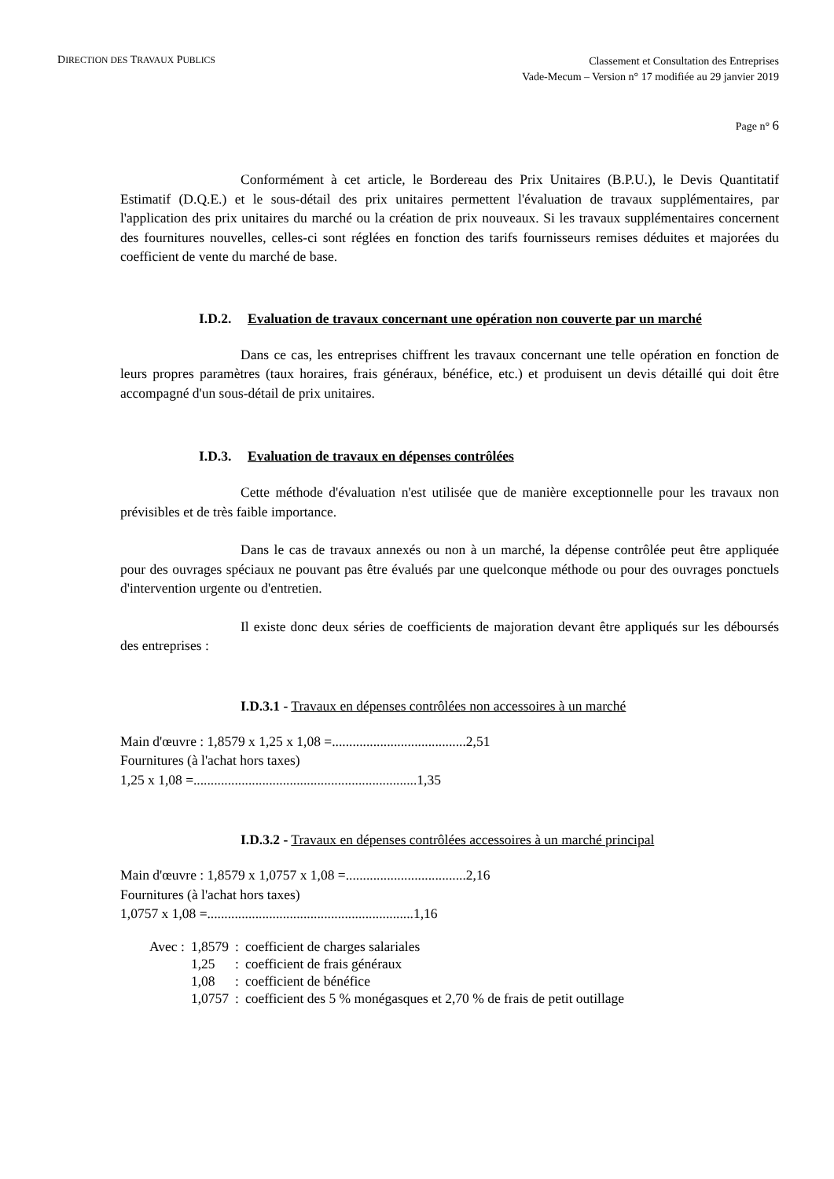DIRECTION DES TRAVAUX PUBLICS
Classement et Consultation des Entreprises
Vade-Mecum – Version n° 17 modifiée au 29 janvier 2019
Page n° 6
Conformément à cet article, le Bordereau des Prix Unitaires (B.P.U.), le Devis Quantitatif Estimatif (D.Q.E.) et le sous-détail des prix unitaires permettent l'évaluation de travaux supplémentaires, par l'application des prix unitaires du marché ou la création de prix nouveaux. Si les travaux supplémentaires concernent des fournitures nouvelles, celles-ci sont réglées en fonction des tarifs fournisseurs remises déduites et majorées du coefficient de vente du marché de base.
I.D.2. Evaluation de travaux concernant une opération non couverte par un marché
Dans ce cas, les entreprises chiffrent les travaux concernant une telle opération en fonction de leurs propres paramètres (taux horaires, frais généraux, bénéfice, etc.) et produisent un devis détaillé qui doit être accompagné d'un sous-détail de prix unitaires.
I.D.3. Evaluation de travaux en dépenses contrôlées
Cette méthode d'évaluation n'est utilisée que de manière exceptionnelle pour les travaux non prévisibles et de très faible importance.
Dans le cas de travaux annexés ou non à un marché, la dépense contrôlée peut être appliquée pour des ouvrages spéciaux ne pouvant pas être évalués par une quelconque méthode ou pour des ouvrages ponctuels d'intervention urgente ou d'entretien.
Il existe donc deux séries de coefficients de majoration devant être appliqués sur les déboursés des entreprises :
I.D.3.1 - Travaux en dépenses contrôlées non accessoires à un marché
Main d'œuvre : 1,8579 x 1,25 x 1,08 =.......................................2,51
Fournitures (à l'achat hors taxes)
1,25 x 1,08 =.................................................................1,35
I.D.3.2 - Travaux en dépenses contrôlées accessoires à un marché principal
Main d'œuvre : 1,8579 x 1,0757 x 1,08 =...................................2,16
Fournitures (à l'achat hors taxes)
1,0757 x 1,08 =............................................................1,16
| Avec : | 1,8579 | : | coefficient de charges salariales |
| | 1,25 | : | coefficient de frais généraux |
| | 1,08 | : | coefficient de bénéfice |
| | 1,0757 | : | coefficient des 5 % monégasques et 2,70 % de frais de petit outillage |